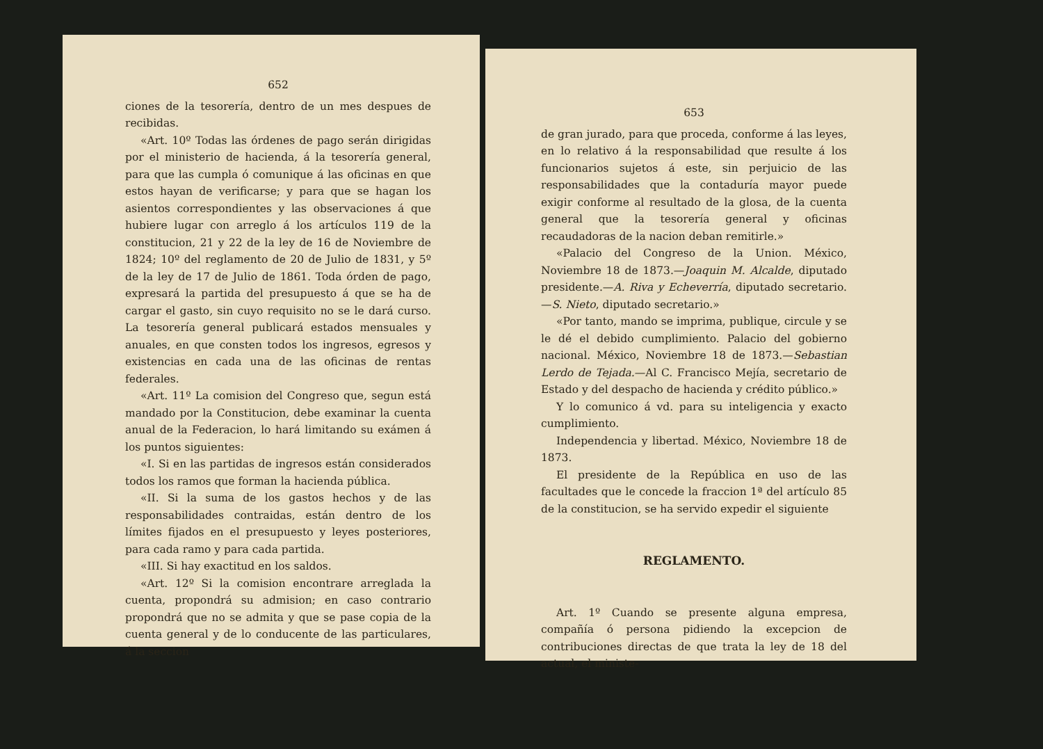652
ciones de la tesorería, dentro de un mes despues de recibidas.
«Art. 10º Todas las órdenes de pago serán dirigidas por el ministerio de hacienda, á la tesorería general, para que las cumpla ó comunique á las oficinas en que estos hayan de verificarse; y para que se hagan los asientos correspondientes y las observaciones á que hubiere lugar con arreglo á los artículos 119 de la constitucion, 21 y 22 de la ley de 16 de Noviembre de 1824; 10º del reglamento de 20 de Julio de 1831, y 5º de la ley de 17 de Julio de 1861. Toda órden de pago, expresará la partida del presupuesto á que se ha de cargar el gasto, sin cuyo requisito no se le dará curso. La tesorería general publicará estados mensuales y anuales, en que consten todos los ingresos, egresos y existencias en cada una de las oficinas de rentas federales.
«Art. 11º La comision del Congreso que, segun está mandado por la Constitucion, debe examinar la cuenta anual de la Federacion, lo hará limitando su exámen á los puntos siguientes:
«I. Si en las partidas de ingresos están considerados todos los ramos que forman la hacienda pública.
«II. Si la suma de los gastos hechos y de las responsabilidades contraidas, están dentro de los límites fijados en el presupuesto y leyes posteriores, para cada ramo y para cada partida.
«III. Si hay exactitud en los saldos.
«Art. 12º Si la comision encontrare arreglada la cuenta, propondrá su admision; en caso contrario propondrá que no se admita y que se pase copia de la cuenta general y de lo conducente de las particulares, á la seccion
653
de gran jurado, para que proceda, conforme á las leyes, en lo relativo á la responsabilidad que resulte á los funcionarios sujetos á este, sin perjuicio de las responsabilidades que la contaduría mayor puede exigir conforme al resultado de la glosa, de la cuenta general que la tesorería general y oficinas recaudadoras de la nacion deban remitirle.»
«Palacio del Congreso de la Union. México, Noviembre 18 de 1873.—Joaquin M. Alcalde, diputado presidente.—A. Riva y Echeverría, diputado secretario.—S. Nieto, diputado secretario.»
«Por tanto, mando se imprima, publique, circule y se le dé el debido cumplimiento. Palacio del gobierno nacional. México, Noviembre 18 de 1873.—Sebastian Lerdo de Tejada.—Al C. Francisco Mejía, secretario de Estado y del despacho de hacienda y crédito público.»
Y lo comunico á vd. para su inteligencia y exacto cumplimiento.
Independencia y libertad. México, Noviembre 18 de 1873.
El presidente de la República en uso de las facultades que le concede la fraccion 1ª del artículo 85 de la constitucion, se ha servido expedir el siguiente
REGLAMENTO.
Art. 1º Cuando se presente alguna empresa, compañía ó persona pidiendo la excepcion de contribuciones directas de que trata la ley de 18 del actual, el ministe-